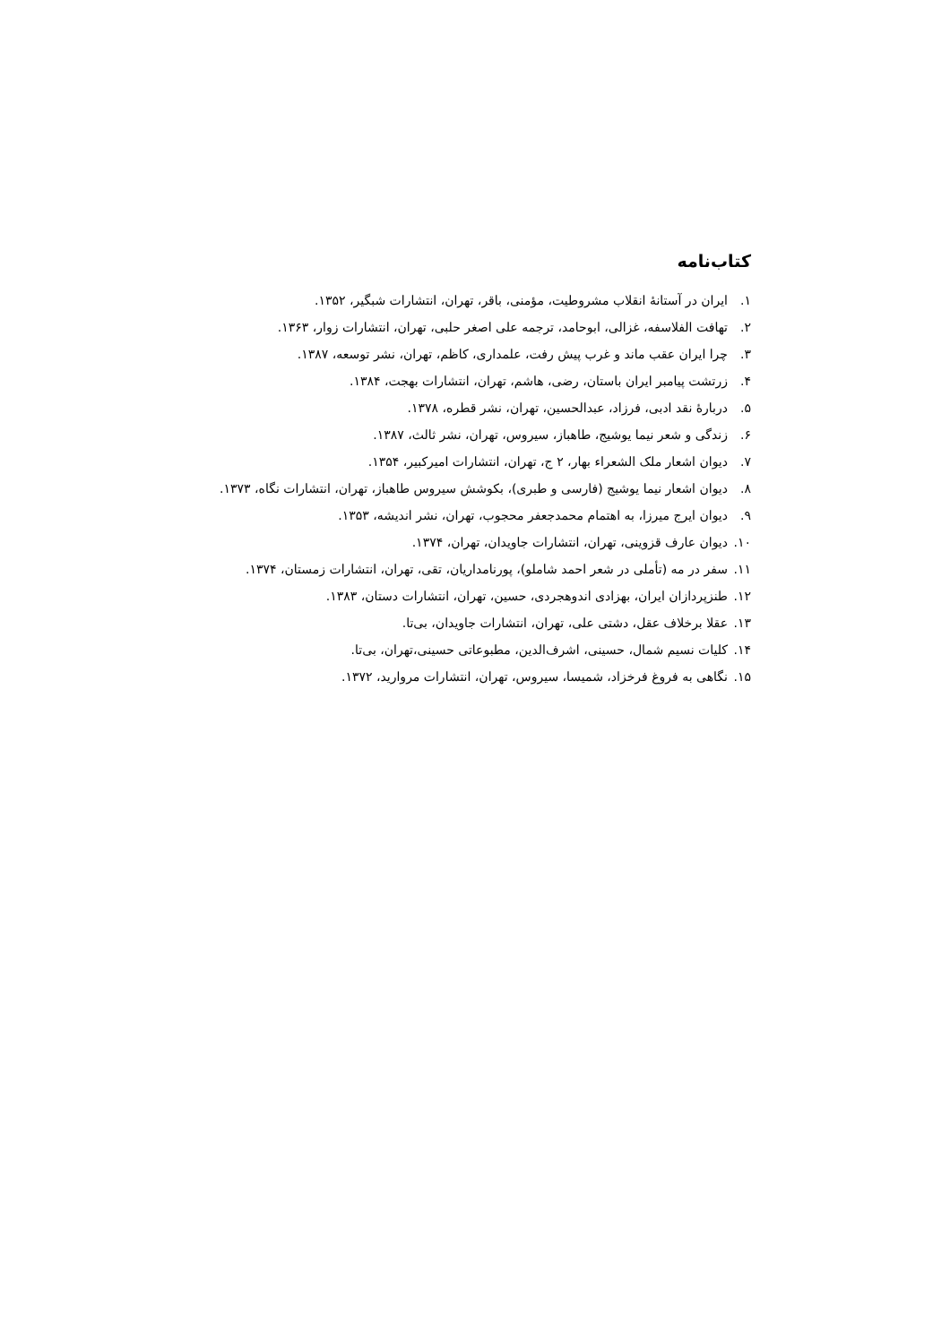کتاب‌نامه
۱. ایران در آستانهٔ انقلاب مشروطیت، مؤمنی، باقر، تهران، انتشارات شبگیر، ۱۳۵۲.
۲. تهافت الفلاسفه، غزالی، ابوحامد، ترجمه علی اصغر حلبی، تهران، انتشارات زوار، ۱۳۶۳.
۳. چرا ایران عقب ماند و غرب پیش رفت، علمداری، کاظم، تهران، نشر توسعه، ۱۳۸۷.
۴. زرتشت پیامبر ایران باستان، رضی، هاشم، تهران، انتشارات بهجت، ۱۳۸۴.
۵. دربارهٔ نقد ادبی، فرزاد، عبدالحسین، تهران، نشر قطره، ۱۳۷۸.
۶. زندگی و شعر نیما یوشیج، طاهباز، سیروس، تهران، نشر ثالث، ۱۳۸۷.
۷. دیوان اشعار ملک الشعراء بهار، ۲ ج، تهران، انتشارات امیرکبیر، ۱۳۵۴.
۸. دیوان اشعار نیما یوشیج (فارسی و طبری)، بکوشش سیروس طاهباز، تهران، انتشارات نگاه، ۱۳۷۳.
۹. دیوان ایرج میرزا، به اهتمام محمدجعفر محجوب، تهران، نشر اندیشه، ۱۳۵۳.
۱۰. دیوان عارف قزوینی، تهران، انتشارات جاویدان، تهران، ۱۳۷۴.
۱۱. سفر در مه (تأملی در شعر احمد شاملو)، پورنامداریان، تقی، تهران، انتشارات زمستان، ۱۳۷۴.
۱۲. طنزپردازان ایران، بهزادی اندوهجردی، حسین، تهران، انتشارات دستان، ۱۳۸۳.
۱۳. عقلا برخلاف عقل، دشتی علی، تهران، انتشارات جاویدان، بی‌تا.
۱۴. کلیات نسیم شمال، حسینی، اشرف‌الدین، مطبوعاتی حسینی،تهران، بی‌تا.
۱۵. نگاهی به فروغ فرخزاد، شمیسا، سیروس، تهران، انتشارات مروارید، ۱۳۷۲.